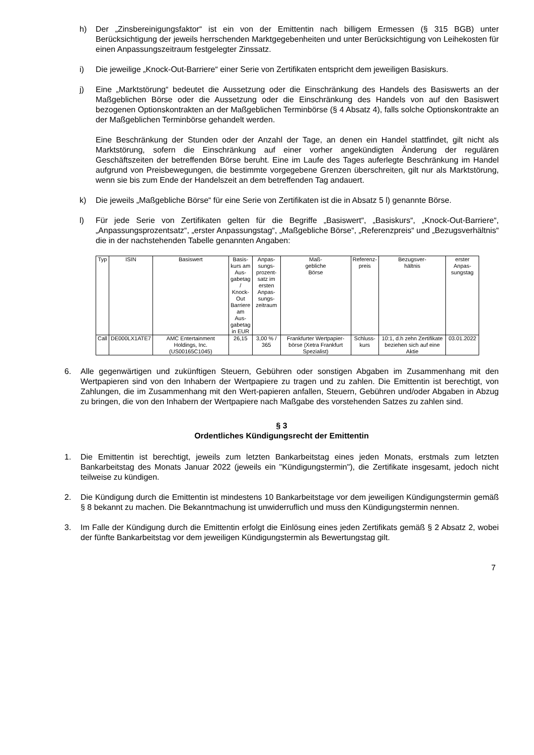h) Der „Zinsbereinigungsfaktor“ ist ein von der Emittentin nach billigem Ermessen (§ 315 BGB) unter Berücksichtigung der jeweils herrschenden Marktgegebenheiten und unter Berücksichtigung von Leihekosten für einen Anpassungszeitraum festgelegter Zinssatz.
i) Die jeweilige „Knock-Out-Barriere“ einer Serie von Zertifikaten entspricht dem jeweiligen Basiskurs.
j) Eine „Marktstörung“ bedeutet die Aussetzung oder die Einschränkung des Handels des Basiswerts an der Maßgeblichen Börse oder die Aussetzung oder die Einschränkung des Handels von auf den Basiswert bezogenen Optionskontrakten an der Maßgeblichen Terminbörse (§ 4 Absatz 4), falls solche Optionskontrakte an der Maßgeblichen Terminbörse gehandelt werden.
Eine Beschränkung der Stunden oder der Anzahl der Tage, an denen ein Handel stattfindet, gilt nicht als Marktstörung, sofern die Einschränkung auf einer vorher angekündigten Änderung der regulären Geschäftszeiten der betreffenden Börse beruht. Eine im Laufe des Tages auferlegte Beschränkung im Handel aufgrund von Preisbewegungen, die bestimmte vorgegebene Grenzen überschreiten, gilt nur als Marktstörung, wenn sie bis zum Ende der Handelszeit an dem betreffenden Tag andauert.
k) Die jeweils „Maßgebliche Börse“ für eine Serie von Zertifikaten ist die in Absatz 5 l) genannte Börse.
l) Für jede Serie von Zertifikaten gelten für die Begriffe „Basiswert“, „Basiskurs“, „Knock-Out-Barriere“, „Anpassungsprozentsatz“, „erster Anpassungstag“, „Maßgebliche Börse“, „Referenzpreis“ und „Bezugsverhältnis“ die in der nachstehenden Tabelle genannten Angaben:
| Typ | ISIN | Basiswert | Basis- kurs am Aus- gabetag / Knock- Out Barriere am Aus- gabetag in EUR | Anpas- sungs- prozent- satz im ersten Anpas- sungs- zeitraum | Maß- gebliche Börse | Referenz- preis | Bezugsver- hältnis | erster Anpas- sungstag |
| --- | --- | --- | --- | --- | --- | --- | --- | --- |
| Call | DE000LX1ATE7 | AMC Entertainment Holdings, Inc. (US00165C1045) | 26,15 | 3,00 % / 365 | Frankfurter Wertpapier-börse (Xetra Frankfurt Spezialist) | Schluss- kurs | 10:1, d.h zehn Zertifikate beziehen sich auf eine Aktie | 03.01.2022 |
6. Alle gegenwärtigen und zukünftigen Steuern, Gebühren oder sonstigen Abgaben im Zusammenhang mit den Wertpapieren sind von den Inhabern der Wertpapiere zu tragen und zu zahlen. Die Emittentin ist berechtigt, von Zahlungen, die im Zusammenhang mit den Wert-papieren anfallen, Steuern, Gebühren und/oder Abgaben in Abzug zu bringen, die von den Inhabern der Wertpapiere nach Maßgabe des vorstehenden Satzes zu zahlen sind.
§ 3
Ordentliches Kündigungsrecht der Emittentin
1. Die Emittentin ist berechtigt, jeweils zum letzten Bankarbeitstag eines jeden Monats, erstmals zum letzten Bankarbeitstag des Monats Januar 2022 (jeweils ein "Kündigungstermin"), die Zertifikate insgesamt, jedoch nicht teilweise zu kündigen.
2. Die Kündigung durch die Emittentin ist mindestens 10 Bankarbeitstage vor dem jeweiligen Kündigungstermin gemäß § 8 bekannt zu machen. Die Bekanntmachung ist unwiderruflich und muss den Kündigungstermin nennen.
3. Im Falle der Kündigung durch die Emittentin erfolgt die Einlösung eines jeden Zertifikats gemäß § 2 Absatz 2, wobei der fünfte Bankarbeitstag vor dem jeweiligen Kündigungstermin als Bewertungstag gilt.
7